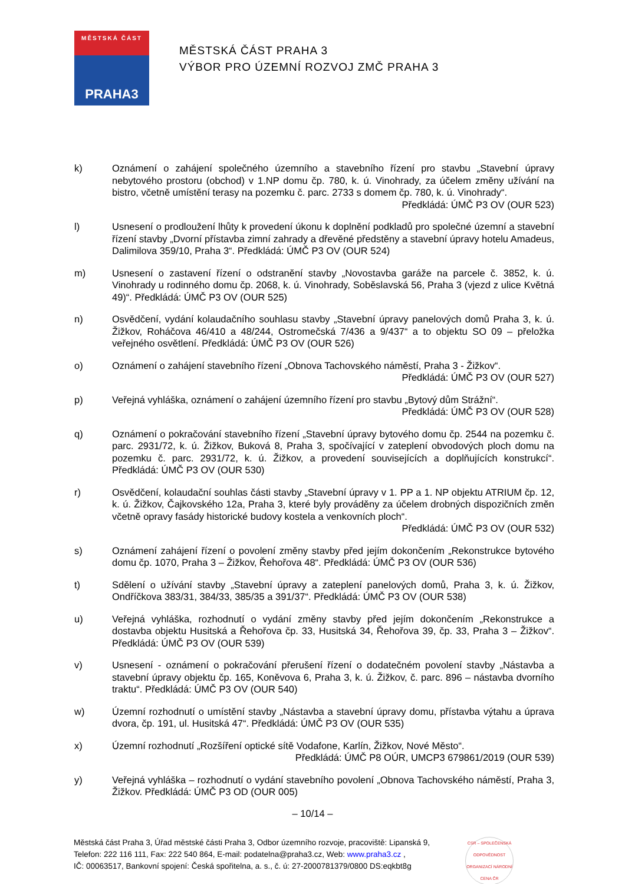MĚSTSKÁ ČÁST
PRAHA3
MĚSTSKÁ ČÁST PRAHA 3
VÝBOR PRO ÚZEMNÍ ROZVOJ ZMČ PRAHA 3
k) Oznámení o zahájení společného územního a stavebního řízení pro stavbu „Stavební úpravy nebytového prostoru (obchod) v 1.NP domu čp. 780, k. ú. Vinohrady, za účelem změny užívání na bistro, včetně umístění terasy na pozemku č. parc. 2733 s domem čp. 780, k. ú. Vinohrady“.
Předkládá: ÚMČ P3 OV (OUR 523)
l) Usnesení o prodloužení lhůty k provedení úkonu k doplnění podkladů pro společné územní a stavební řízení stavby „Dvorní přístavba zimní zahrady a dřevěné předstěny a stavební úpravy hotelu Amadeus, Dalimilova 359/10, Praha 3“. Předkládá: ÚMČ P3 OV (OUR 524)
m) Usnesení o zastavení řízení o odstranění stavby „Novostavba garáže na parcele č. 3852, k. ú. Vinohrady u rodinného domu čp. 2068, k. ú. Vinohrady, Soběslavská 56, Praha 3 (vjezd z ulice Květná 49)“. Předkládá: ÚMČ P3 OV (OUR 525)
n) Osvědčení, vydání kolaudačního souhlasu stavby „Stavební úpravy panelových domů Praha 3, k. ú. Žižkov, Roháčova 46/410 a 48/244, Ostromečská 7/436 a 9/437“ a to objektu SO 09 – přeložka veřejného osvětlení. Předkládá: ÚMČ P3 OV (OUR 526)
o) Oznámení o zahájení stavebního řízení „Obnova Tachovského náměstí, Praha 3 - Žižkov“.
Předkládá: ÚMČ P3 OV (OUR 527)
p) Veřejná vyhláška, oznámení o zahájení územního řízení pro stavbu „Bytový dům Strážní“.
Předkládá: ÚMČ P3 OV (OUR 528)
q) Oznámení o pokračování stavebního řízení „Stavební úpravy bytového domu čp. 2544 na pozemku č. parc. 2931/72, k. ú. Žižkov, Buková 8, Praha 3, spočívající v zateplení obvodových ploch domu na pozemku č. parc. 2931/72, k. ú. Žižkov, a provedení souvisejících a doplňujících konstrukcí“. Předkládá: ÚMČ P3 OV (OUR 530)
r) Osvědčení, kolaudační souhlas části stavby „Stavební úpravy v 1. PP a 1. NP objektu ATRIUM čp. 12, k. ú. Žižkov, Čajkovského 12a, Praha 3, které byly prováděny za účelem drobných dispozičních změn včetně opravy fasády historické budovy kostela a venkovních ploch“.
Předkládá: ÚMČ P3 OV (OUR 532)
s) Oznámení zahájení řízení o povolení změny stavby před jejím dokončením „Rekonstrukce bytového domu čp. 1070, Praha 3 – Žižkov, Řehořova 48“. Předkládá: ÚMČ P3 OV (OUR 536)
t) Sdělení o užívání stavby „Stavební úpravy a zateplení panelových domů, Praha 3, k. ú. Žižkov, Ondříčkova 383/31, 384/33, 385/35 a 391/37“. Předkládá: ÚMČ P3 OV (OUR 538)
u) Veřejná vyhláška, rozhodnutí o vydání změny stavby před jejím dokončením „Rekonstrukce a dostavba objektu Husitská a Řehořova čp. 33, Husitská 34, Řehořova 39, čp. 33, Praha 3 – Žižkov“. Předkládá: ÚMČ P3 OV (OUR 539)
v) Usnesení - oznámení o pokračování přerušení řízení o dodatečném povolení stavby „Nástavba a stavební úpravy objektu čp. 165, Koněvova 6, Praha 3, k. ú. Žižkov, č. parc. 896 – nástavba dvorního traktu“. Předkládá: ÚMČ P3 OV (OUR 540)
w) Územní rozhodnutí o umístění stavby „Nástavba a stavební úpravy domu, přístavba výtahu a úprava dvora, čp. 191, ul. Husitská 47“. Předkládá: ÚMČ P3 OV (OUR 535)
x) Územní rozhodnutí „Rozšíření optické sítě Vodafone, Karlín, Žižkov, Nové Město“.
Předkládá: ÚMČ P8 OÚR, UMCP3 679861/2019 (OUR 539)
y) Veřejná vyhláška – rozhodnutí o vydání stavebního povolení „Obnova Tachovského náměstí, Praha 3, Žižkov. Předkládá: ÚMČ P3 OD (OUR 005)
– 10/14 –
Městská část Praha 3, Úřad městské části Praha 3, Odbor územního rozvoje, pracoviště: Lipanská 9,
Telefon: 222 116 111, Fax: 222 540 864, E-mail: podatelna@praha3.cz, Web: www.praha3.cz ,
IČ: 00063517, Bankovní spojení: Česká spořitelna, a. s., č. ú: 27-2000781379/0800 DS:eqkbt8g
CSR – SPOLEČENSKÁ ODPOVĚDNOST ORGANIZACÍ NÁRODNÍ CENA ČR